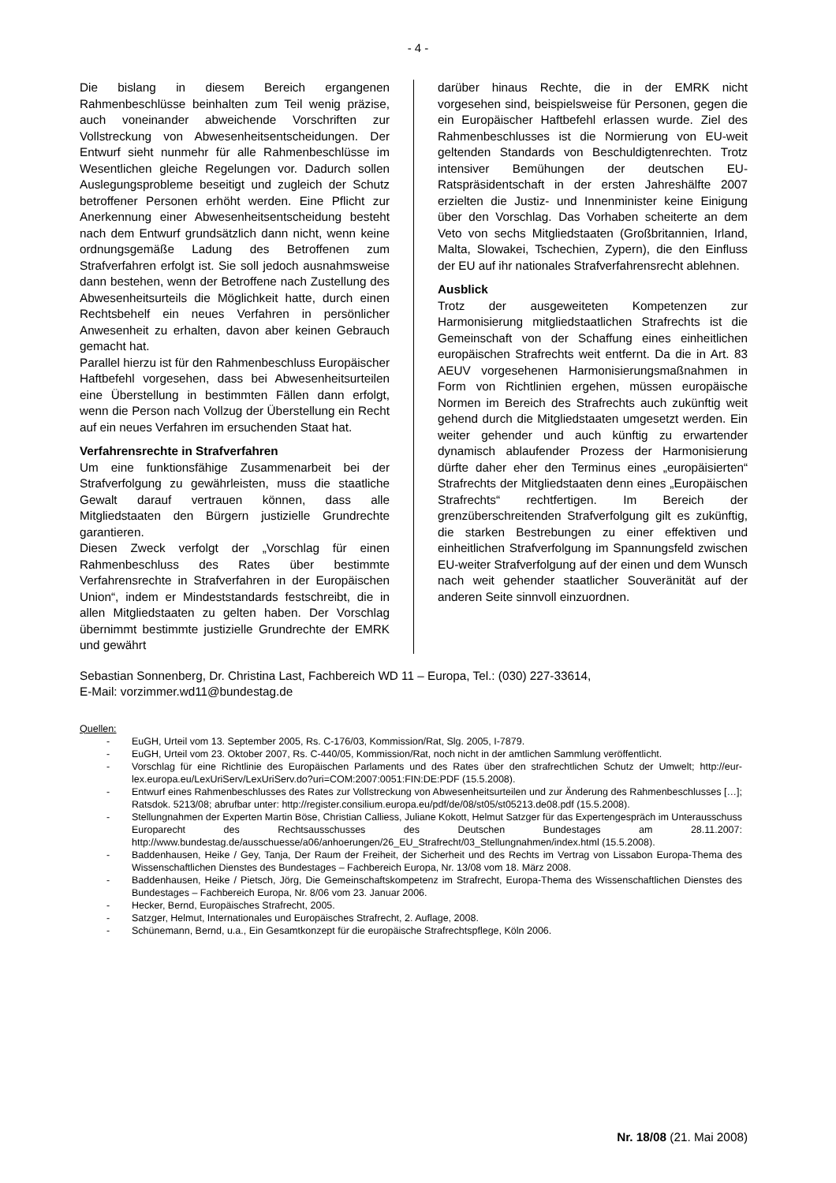- 4 -
Die bislang in diesem Bereich ergangenen Rahmenbeschlüsse beinhalten zum Teil wenig präzise, auch voneinander abweichende Vorschriften zur Vollstreckung von Abwesenheitsentscheidungen. Der Entwurf sieht nunmehr für alle Rahmenbeschlüsse im Wesentlichen gleiche Regelungen vor. Dadurch sollen Auslegungsprobleme beseitigt und zugleich der Schutz betroffener Personen erhöht werden. Eine Pflicht zur Anerkennung einer Abwesenheitsentscheidung besteht nach dem Entwurf grundsätzlich dann nicht, wenn keine ordnungsgemäße Ladung des Betroffenen zum Strafverfahren erfolgt ist. Sie soll jedoch ausnahmsweise dann bestehen, wenn der Betroffene nach Zustellung des Abwesenheitsurteils die Möglichkeit hatte, durch einen Rechtsbehelf ein neues Verfahren in persönlicher Anwesenheit zu erhalten, davon aber keinen Gebrauch gemacht hat.
Parallel hierzu ist für den Rahmenbeschluss Europäischer Haftbefehl vorgesehen, dass bei Abwesenheitsurteilen eine Überstellung in bestimmten Fällen dann erfolgt, wenn die Person nach Vollzug der Überstellung ein Recht auf ein neues Verfahren im ersuchenden Staat hat.
Verfahrensrechte in Strafverfahren
Um eine funktionsfähige Zusammenarbeit bei der Strafverfolgung zu gewährleisten, muss die staatliche Gewalt darauf vertrauen können, dass alle Mitgliedstaaten den Bürgern justizielle Grundrechte garantieren.
Diesen Zweck verfolgt der „Vorschlag für einen Rahmenbeschluss des Rates über bestimmte Verfahrensrechte in Strafverfahren in der Europäischen Union“, indem er Mindeststandards festschreibt, die in allen Mitgliedstaaten zu gelten haben. Der Vorschlag übernimmt bestimmte justizielle Grundrechte der EMRK und gewährt
darüber hinaus Rechte, die in der EMRK nicht vorgesehen sind, beispielsweise für Personen, gegen die ein Europäischer Haftbefehl erlassen wurde. Ziel des Rahmenbeschlusses ist die Normierung von EU-weit geltenden Standards von Beschuldigtenrechten. Trotz intensiver Bemühungen der deutschen EU-Ratspräsidentschaft in der ersten Jahreshälfte 2007 erzielten die Justiz- und Innenminister keine Einigung über den Vorschlag. Das Vorhaben scheiterte an dem Veto von sechs Mitgliedstaaten (Großbritannien, Irland, Malta, Slowakei, Tschechien, Zypern), die den Einfluss der EU auf ihr nationales Strafverfahrensrecht ablehnen.
Ausblick
Trotz der ausgeweiteten Kompetenzen zur Harmonisierung mitgliedstaatlichen Strafrechts ist die Gemeinschaft von der Schaffung eines einheitlichen europäischen Strafrechts weit entfernt. Da die in Art. 83 AEUV vorgesehenen Harmonisierungsmaßnahmen in Form von Richtlinien ergehen, müssen europäische Normen im Bereich des Strafrechts auch zukünftig weit gehend durch die Mitgliedstaaten umgesetzt werden. Ein weiter gehender und auch künftig zu erwartender dynamisch ablaufender Prozess der Harmonisierung dürfte daher eher den Terminus eines „europäisierten“ Strafrechts der Mitgliedstaaten denn eines „Europäischen Strafrechts“ rechtfertigen. Im Bereich der grenzüberschreitenden Strafverfolgung gilt es zukünftig, die starken Bestrebungen zu einer effektiven und einheitlichen Strafverfolgung im Spannungsfeld zwischen EU-weiter Strafverfolgung auf der einen und dem Wunsch nach weit gehender staatlicher Souveränität auf der anderen Seite sinnvoll einzuordnen.
Sebastian Sonnenberg, Dr. Christina Last, Fachbereich WD 11 – Europa, Tel.: (030) 227-33614,
E-Mail: vorzimmer.wd11@bundestag.de
Quellen:
- EuGH, Urteil vom 13. September 2005, Rs. C-176/03, Kommission/Rat, Slg. 2005, I-7879.
- EuGH, Urteil vom 23. Oktober 2007, Rs. C-440/05, Kommission/Rat, noch nicht in der amtlichen Sammlung veröffentlicht.
- Vorschlag für eine Richtlinie des Europäischen Parlaments und des Rates über den strafrechtlichen Schutz der Umwelt; http://eur-lex.europa.eu/LexUriServ/LexUriServ.do?uri=COM:2007:0051:FIN:DE:PDF (15.5.2008).
- Entwurf eines Rahmenbeschlusses des Rates zur Vollstreckung von Abwesenheitsurteilen und zur Änderung des Rahmenbeschlusses […]; Ratsdok. 5213/08; abrufbar unter: http://register.consilium.europa.eu/pdf/de/08/st05/st05213.de08.pdf (15.5.2008).
- Stellungnahmen der Experten Martin Böse, Christian Calliess, Juliane Kokott, Helmut Satzger für das Expertengespräch im Unterausschuss Europarecht des Rechtsausschusses des Deutschen Bundestages am 28.11.2007: http://www.bundestag.de/ausschuesse/a06/anhoerungen/26_EU_Strafrecht/03_Stellungnahmen/index.html (15.5.2008).
- Baddenhausen, Heike / Gey, Tanja, Der Raum der Freiheit, der Sicherheit und des Rechts im Vertrag von Lissabon Europa-Thema des Wissenschaftlichen Dienstes des Bundestages – Fachbereich Europa, Nr. 13/08 vom 18. März 2008.
- Baddenhausen, Heike / Pietsch, Jörg, Die Gemeinschaftskompetenz im Strafrecht, Europa-Thema des Wissenschaftlichen Dienstes des Bundestages – Fachbereich Europa, Nr. 8/06 vom 23. Januar 2006.
- Hecker, Bernd, Europäisches Strafrecht, 2005.
- Satzger, Helmut, Internationales und Europäisches Strafrecht, 2. Auflage, 2008.
- Schünemann, Bernd, u.a., Ein Gesamtkonzept für die europäische Strafrechtspflege, Köln 2006.
Nr. 18/08 (21. Mai 2008)